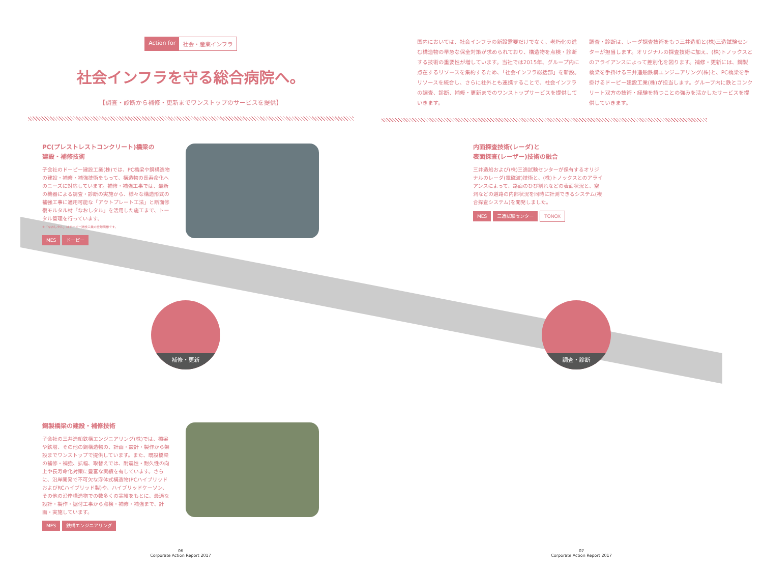Action for 社会・産業インフラ
社会インフラを守る総合病院へ。
【調査・診断から補修・更新までワンストップのサービスを提供】
国内においては、社会インフラの新設需要だけでなく、老朽化の進む構造物の早急な保全対策が求められており、構造物を点検・診断する技術の重要性が増しています。当社では2015年、グループ内に点在するリソースを集約するため、「社会インフラ総括部」を新設。リソースを統合し、さらに社外とも連携することで、社会インフラの調査、診断、補修・更新までのワンストップサービスを提供していきます。
調査・診断は、レーダ探査技術をもつ三井造船と(株)三造試験センターが担当します。オリジナルの探査技術に加え、(株)トノックスとのアライアンスによって差別化を図ります。補修・更新には、鋼製橋梁を手掛ける三井造船鉄構エンジニアリング(株)と、PC橋梁を手掛けるドーピー建設工業(株)が担当します。グループ内に鉄とコンクリート双方の技術・経験を持つことの強みを活かしたサービスを提供していきます。
PC(プレストレストコンクリート)橋梁の
建設・補修技術
子会社のドーピー建設工業(株)では、PC橋梁や鋼構造物の建設・補修・補強技術をもって、構造物の長寿命化へのニーズに対応しています。補修・補強工事では、最新の機器による調査・診断の実施から、様々な構造形式の補強工事に適用可能な「アウトプレート工法」と断面修復モルタル材「なおしタル」を活用した施工まで、トータル管理を行っています。
※「なおしタル」はドーピー建設工業の登録商標です。
MES ドーピー
内面探査技術(レーダ)と
表面探査(レーザー)技術の融合
三井造船および(株)三造試験センターが保有するオリジナルのレーダ(電磁波)技術と、(株)トノックスとのアライアンスによって、路面のひび割れなどの表面状況と、空洞などの道路の内部状況を同時に計測できるシステム(複合探査システム)を開発しました。
MES 三造試験センター TONOX
補修・更新 調査・診断
鋼製橋梁の建設・補修技術
子会社の三井造船鉄構エンジニアリング(株)では、橋梁や鉄塔、その他の鋼構造物の、計画・設計・製作から架設までワンストップで提供しています。また、既設橋梁の補修・補強、拡幅、取替えでは、耐震性・耐久性の向上や長寿命化対策に豊富な実績を有しています。さらに、沿岸開発で不可欠な浮体式構造物(PCハイブリッドおよびRCハイブリッド製)や、ハイブリッドケーソン、その他の沿岸構造物での数多くの実績をもとに、最適な設計・製作・据付工事から点検・補修・補強まで、計画・実施しています。
MES 鉄構エンジニアリング
06
Corporate Action Report 2017
07
Corporate Action Report 2017